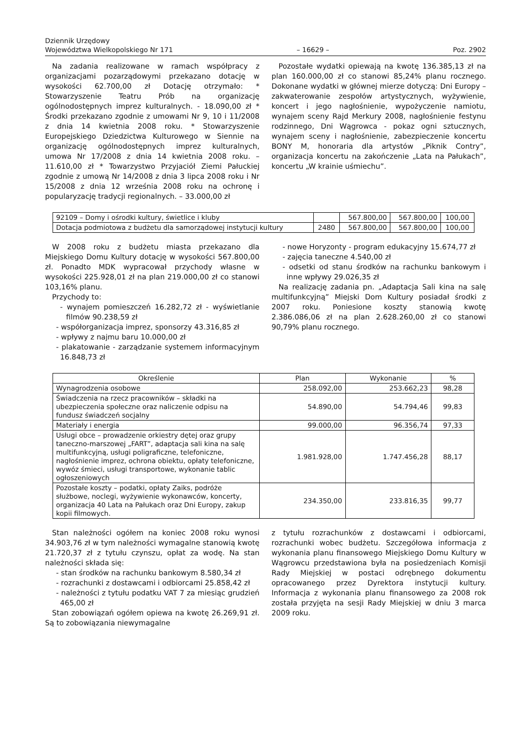Dziennik Urzędowy
Województwa Wielkopolskiego Nr 171
– 16629 –
Poz. 2902
Na zadania realizowane w ramach współpracy z organizacjami pozarządowymi przekazano dotację w wysokości 62.700,00 zł Dotację otrzymało: * Stowarzyszenie Teatru Prób na organizację ogólnodostępnych imprez kulturalnych. - 18.090,00 zł * Środki przekazano zgodnie z umowami Nr 9, 10 i 11/2008 z dnia 14 kwietnia 2008 roku. * Stowarzyszenie Europejskiego Dziedzictwa Kulturowego w Siennie na organizację ogólnodostępnych imprez kulturalnych, umowa Nr 17/2008 z dnia 14 kwietnia 2008 roku. – 11.610,00 zł * Towarzystwo Przyjaciół Ziemi Pałuckiej zgodnie z umową Nr 14/2008 z dnia 3 lipca 2008 roku i Nr 15/2008 z dnia 12 września 2008 roku na ochronę i popularyzację tradycji regionalnych. – 33.000,00 zł
Pozostałe wydatki opiewają na kwotę 136.385,13 zł na plan 160.000,00 zł co stanowi 85,24% planu rocznego. Dokonane wydatki w głównej mierze dotyczą: Dni Europy – zakwaterowanie zespołów artystycznych, wyżywienie, koncert i jego nagłośnienie, wypożyczenie namiotu, wynajem sceny Rajd Merkury 2008, nagłośnienie festynu rodzinnego, Dni Wągrowca - pokaz ogni sztucznych, wynajem sceny i nagłośnienie, zabezpieczenie koncertu BONY M, honoraria dla artystów „Piknik Contry”, organizacja koncertu na zakończenie „Lata na Pałukach”, koncertu „W krainie uśmiechu”.
| 92109 – Domy i ośrodki kultury, świetlice i kluby | | 567.800,00 | 567.800,00 | 100,00 |
| Dotacja podmiotowa z budżetu dla samorządowej instytucji kultury | 2480 | 567.800,00 | 567.800,00 | 100,00 |
W 2008 roku z budżetu miasta przekazano dla Miejskiego Domu Kultury dotację w wysokości 567.800,00 zł. Ponadto MDK wypracował przychody własne w wysokości 225.928,01 zł na plan 219.000,00 zł co stanowi 103,16% planu.
Przychody to:
- wynajem pomieszczeń 16.282,72 zł - wyświetlanie filmów 90.238,59 zł
- współorganizacja imprez, sponsorzy 43.316,85 zł
- wpływy z najmu baru 10.000,00 zł
- plakatowanie - zarządzanie systemem informacyjnym 16.848,73 zł
- nowe Horyzonty - program edukacyjny 15.674,77 zł
- zajęcia taneczne 4.540,00 zł
- odsetki od stanu środków na rachunku bankowym i inne wpływy 29.026,35 zł
Na realizację zadania pn. „Adaptacja Sali kina na salę multifunkcyjną” Miejski Dom Kultury posiadał środki z 2007 roku. Poniesione koszty stanowią kwotę 2.386.086,06 zł na plan 2.628.260,00 zł co stanowi 90,79% planu rocznego.
| Określenie | Plan | Wykonanie | % |
| --- | --- | --- | --- |
| Wynagrodzenia osobowe | 258.092,00 | 253.662,23 | 98,28 |
| Świadczenia na rzecz pracowników – składki na ubezpieczenia społeczne oraz naliczenie odpisu na fundusz świadczeń socjalny | 54.890,00 | 54.794,46 | 99,83 |
| Materiały i energia | 99.000,00 | 96.356,74 | 97,33 |
| Usługi obce – prowadzenie orkiestry dętej oraz grupy taneczno-marszowej „FART”, adaptacja sali kina na salę multifunkcyjną, usługi poligraficzne, telefoniczne, nagłośnienie imprez, ochrona obiektu, opłaty telefoniczne, wywóz śmieci, usługi transportowe, wykonanie tablic ogłoszeniowych | 1.981.928,00 | 1.747.456,28 | 88,17 |
| Pozostałe koszty – podatki, opłaty Zaiks, podróże służbowe, noclegi, wyżywienie wykonawców, koncerty, organizacja 40 Lata na Pałukach oraz Dni Europy, zakup kopii filmowych. | 234.350,00 | 233.816,35 | 99,77 |
Stan należności ogółem na koniec 2008 roku wynosi 34.903,76 zł w tym należności wymagalne stanowią kwotę 21.720,37 zł z tytułu czynszu, opłat za wodę. Na stan należności składa się:
- stan środków na rachunku bankowym 8.580,34 zł
- rozrachunki z dostawcami i odbiorcami 25.858,42 zł
- należności z tytułu podatku VAT 7 za miesiąc grudzień 465,00 zł
Stan zobowiązań ogółem opiewa na kwotę 26.269,91 zł. Są to zobowiązania niewymagalne
z tytułu rozrachunków z dostawcami i odbiorcami, rozrachunki wobec budżetu. Szczegółowa informacja z wykonania planu finansowego Miejskiego Domu Kultury w Wągrowcu przedstawiona była na posiedzeniach Komisji Rady Miejskiej w postaci odrębnego dokumentu opracowanego przez Dyrektora instytucji kultury. Informacja z wykonania planu finansowego za 2008 rok została przyjęta na sesji Rady Miejskiej w dniu 3 marca 2009 roku.